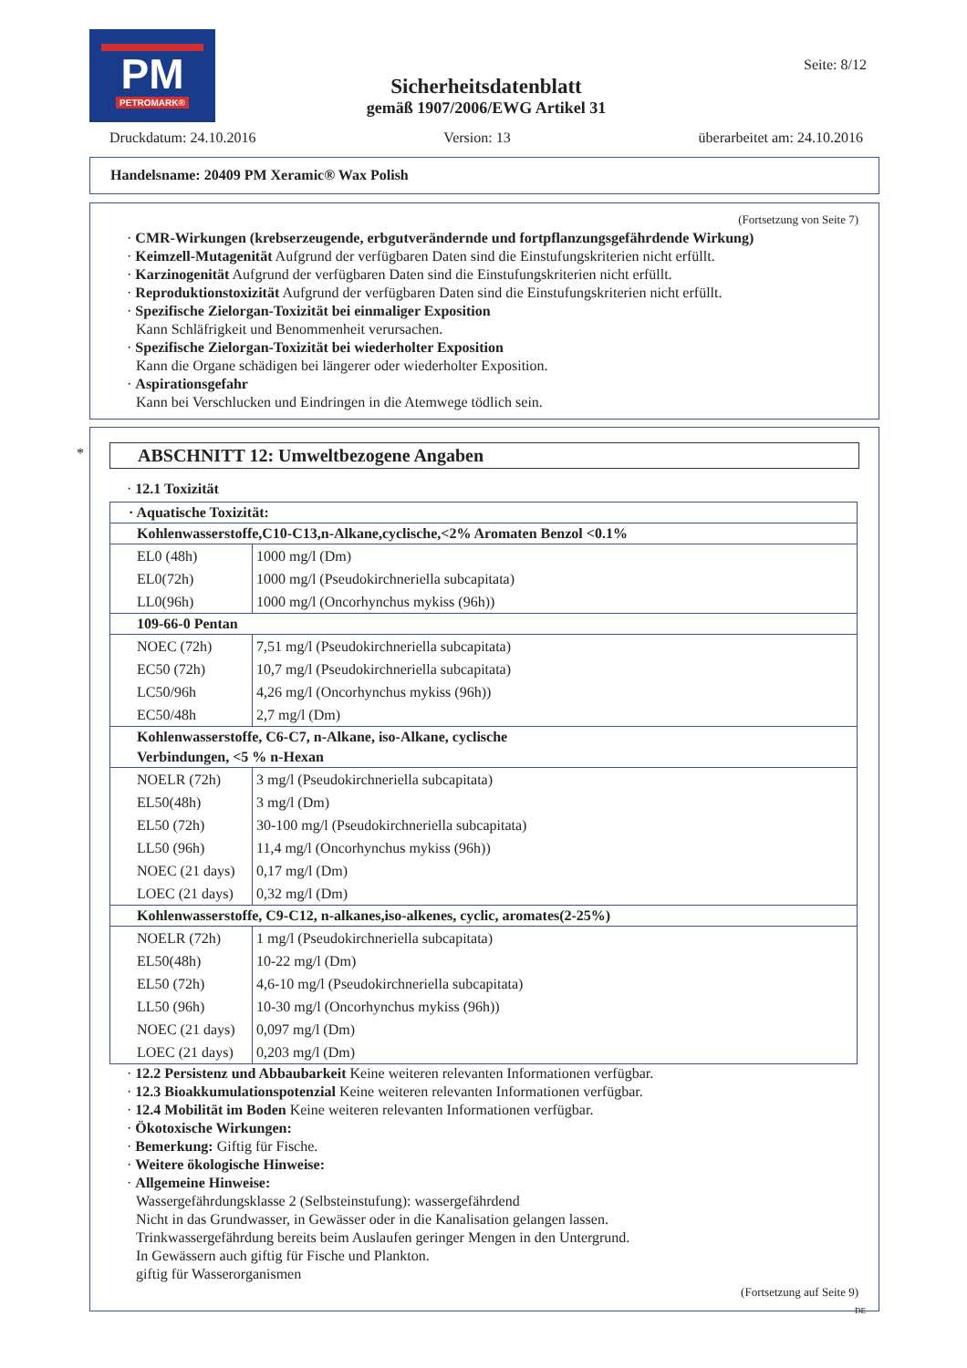PM
PETROMARK®
Sicherheitsdatenblatt
gemäß 1907/2006/EWG Artikel 31
Seite: 8/12
Druckdatum: 24.10.2016 Version: 13 überarbeitet am: 24.10.2016
Handelsname: 20409 PM Xeramic® Wax Polish
(Fortsetzung von Seite 7)
· CMR-Wirkungen (krebserzeugende, erbgutverändernde und fortpflanzungsgefährdende Wirkung)
· Keimzell-Mutagenität Aufgrund der verfügbaren Daten sind die Einstufungskriterien nicht erfüllt.
· Karzinogenität Aufgrund der verfügbaren Daten sind die Einstufungskriterien nicht erfüllt.
· Reproduktionstoxizität Aufgrund der verfügbaren Daten sind die Einstufungskriterien nicht erfüllt.
· Spezifische Zielorgan-Toxizität bei einmaliger Exposition
Kann Schläfrigkeit und Benommenheit verursachen.
· Spezifische Zielorgan-Toxizität bei wiederholter Exposition
Kann die Organe schädigen bei längerer oder wiederholter Exposition.
· Aspirationsgefahr
Kann bei Verschlucken und Eindringen in die Atemwege tödlich sein.
*
ABSCHNITT 12: Umweltbezogene Angaben
· 12.1 Toxizität
| · Aquatische Toxizität: | |
| Kohlenwasserstoffe,C10-C13,n-Alkane,cyclische,<2% Aromaten Benzol <0.1% | |
| EL0 (48h) | 1000 mg/l (Dm) |
| EL0(72h) | 1000 mg/l (Pseudokirchneriella subcapitata) |
| LL0(96h) | 1000 mg/l (Oncorhynchus mykiss (96h)) |
| 109-66-0 Pentan | |
| NOEC (72h) | 7,51 mg/l (Pseudokirchneriella subcapitata) |
| EC50 (72h) | 10,7 mg/l (Pseudokirchneriella subcapitata) |
| LC50/96h | 4,26 mg/l (Oncorhynchus mykiss (96h)) |
| EC50/48h | 2,7 mg/l (Dm) |
| Kohlenwasserstoffe, C6-C7, n-Alkane, iso-Alkane, cyclische Verbindungen, <5 % n-Hexan | |
| NOELR (72h) | 3 mg/l (Pseudokirchneriella subcapitata) |
| EL50(48h) | 3 mg/l (Dm) |
| EL50 (72h) | 30-100 mg/l (Pseudokirchneriella subcapitata) |
| LL50 (96h) | 11,4 mg/l (Oncorhynchus mykiss (96h)) |
| NOEC (21 days) | 0,17 mg/l (Dm) |
| LOEC (21 days) | 0,32 mg/l (Dm) |
| Kohlenwasserstoffe, C9-C12, n-alkanes,iso-alkenes, cyclic, aromates(2-25%) | |
| NOELR (72h) | 1 mg/l (Pseudokirchneriella subcapitata) |
| EL50(48h) | 10-22 mg/l (Dm) |
| EL50 (72h) | 4,6-10 mg/l (Pseudokirchneriella subcapitata) |
| LL50 (96h) | 10-30 mg/l (Oncorhynchus mykiss (96h)) |
| NOEC (21 days) | 0,097 mg/l (Dm) |
| LOEC (21 days) | 0,203 mg/l (Dm) |
· 12.2 Persistenz und Abbaubarkeit Keine weiteren relevanten Informationen verfügbar.
· 12.3 Bioakkumulationspotenzial Keine weiteren relevanten Informationen verfügbar.
· 12.4 Mobilität im Boden Keine weiteren relevanten Informationen verfügbar.
· Ökotoxische Wirkungen:
· Bemerkung: Giftig für Fische.
· Weitere ökologische Hinweise:
· Allgemeine Hinweise:
Wassergefährdungsklasse 2 (Selbsteinstufung): wassergefährdend
Nicht in das Grundwasser, in Gewässer oder in die Kanalisation gelangen lassen.
Trinkwassergefährdung bereits beim Auslaufen geringer Mengen in den Untergrund.
In Gewässern auch giftig für Fische und Plankton.
giftig für Wasserorganismen
(Fortsetzung auf Seite 9)
DE